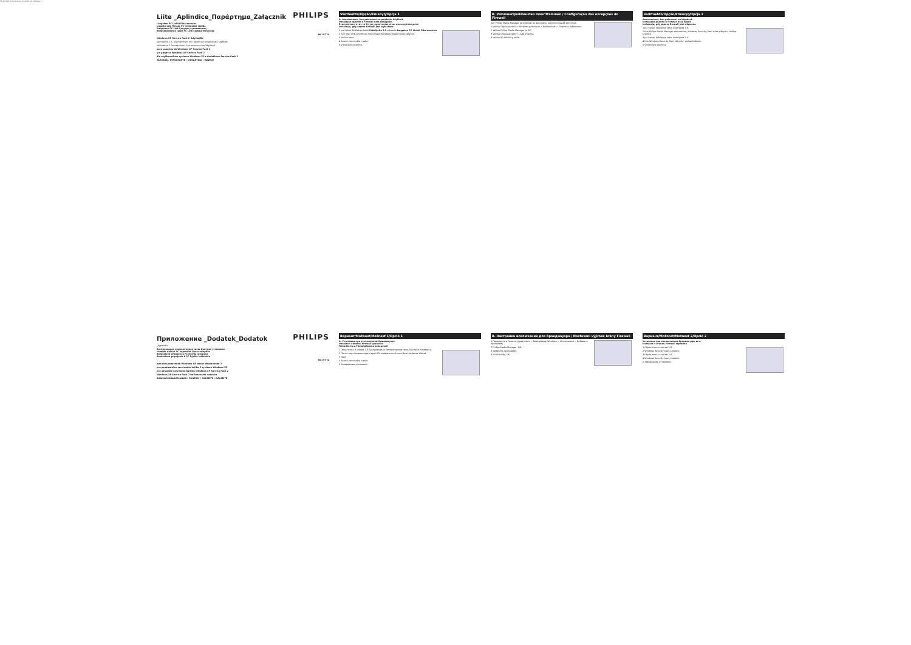TR OP 885 Connections 1/18/05 10:41 Page 1
PHILIPS
Liite _Aplindice_Παράρτημα_Załącznik
Langaton PC Linkki Pika-asennus
Ligação sem fios ao PC Instalação rápida
Ασύρματο PC Link Γρήγορη εγκατάσταση
Bezprzewodowe łącze PC Link Szybka instalacja
MC W770
Windows XP Service Pack 2 -käyttäjille
Vaihtoehto 1 A. Asentaminen, kun palomuuri on poistettu käytöstä
Vaihtoehto 2 Asentaminen, kun palomuuri on käytössä
para usuários do Windows XP Service Pack 2
για χρήστες Windows XP Service Pack 2
dla użytkowników systemu Windows XP z dodatkiem Service Pack 2
TÄRKEÄÄ / IMPORTANTE / ΣΗΜΑΝΤΙΚΟ / WAŻNE!
Vaihtoehto/Opção/Επιλογή/Opcja 1
A. Asentaminen, kun palomuuri on poistettu käytöstä
Instalação quando o Firewall está desligado
Εγκατάσταση όταν το Τείχος προστασίας είναι απενεργοποιημένο
Instalacja, gdy zapora firewall jest wyłączona
1 Jos haluat lisätietoja katso lisäohjeita 1-8 aiheesta Langaton PC Linkki Pika-asennus.
2 Kun liität USB-sovittimen Found New Hardware Wizard tulee näkyviin.
3 Valitse Next.
4 Search removable media.
5 Viimeistele asennus.
B. Palomuuripoikkeusten määrittäminen / Configuração das excepções do Firewall
Kun Philips Media Manager ja ohjelmat on asennettu, palomuuri estää toiminnot.
1 Valitse Ohjauspaneeli > Windows-palomuuri > Poikkeukset > Ohjelman lisääminen.
2 Valitse Philips Media Manager ja OK.
3 Valitse Ohjauspaneeli > Lisää ohjelma.
4 Valitse WLANUtility ja OK.
Vaihtoehto/Opção/Επιλογή/Opcja 2
Asentaminen, kun palomuuri on käytössä
Instalação quando o Firewall está ligado
Instalacja, gdy zapora firewall jest włączona
1 Jos haluat lisätietoja katso lisäohjeita 1-8.
2 Kun Philips Media Manager asennetaan, Windows Security Alert tulee näkyviin. Valitse Unblock.
3 Jos haluat lisätietoja katso lisäohjeita 2-4.
4 Kun Windows Security Alert näkyviin, valitse Unblock.
5 Viimeistele asennus.
PHILIPS
Приложение _Dodatek_Dodatok
_Appendix
Беспроводная компьютерная связь Быстрая установка
Vezeték nélküli PC kapcsolat Gyors telepítés
Bezdrátové připojení k PC Rychlá instalace
Bezdrôtové pripojenie k PC Rýchla inštalácia
MC W770
для пользователей Windows XP, пакет обновлений 2
pre používateľov servisného balíka 2 systému Windows XP
pro uživatele servisního balíčku Windows XP Service Pack 2
Windows XP Service Pack 2 fel-használók számára
ВАЖНАЯ ИНФОРМАЦИЯ / FONTOS! / DŮLEŽITÉ / DÔLEŽITÉ
Вариант/Možnost/Možnosť 1/Opció 1
A. Установка при отключенном брандмауэре
Instalace s bránou Firewall vypnutou
Telepítés ha a Tűzfal állapota bekapcsolt
1 Обратитесь к шагам 1-8 Беспроводная компьютерная связь Быстрая установка.
2 После подключения адаптера USB отобразится Found New Hardware Wizard.
3 Next.
4 Search removable media.
5 Завершение установки.
B. Настройка исключений для брандмауэра / Nastavení výjimek brány Firewall
1 Перейдите в Панель управления > Брандмауэр Windows > Исключения > Добавить программу.
2 Philips Media Manager, OK.
3 Добавить программу.
4 WLANUtility, OK.
Вариант/Možnost/Možnosť 2/Opció 2
Установка при отключенном брандмауэре вкл.
Instalace s bránou Firewall zapnutou
1 Обратитесь к шагам 1-8.
2 Windows Security Alert, Unblock.
3 Обратитесь к шагам 2-4.
4 Windows Security Alert, Unblock.
5 Завершение установки.